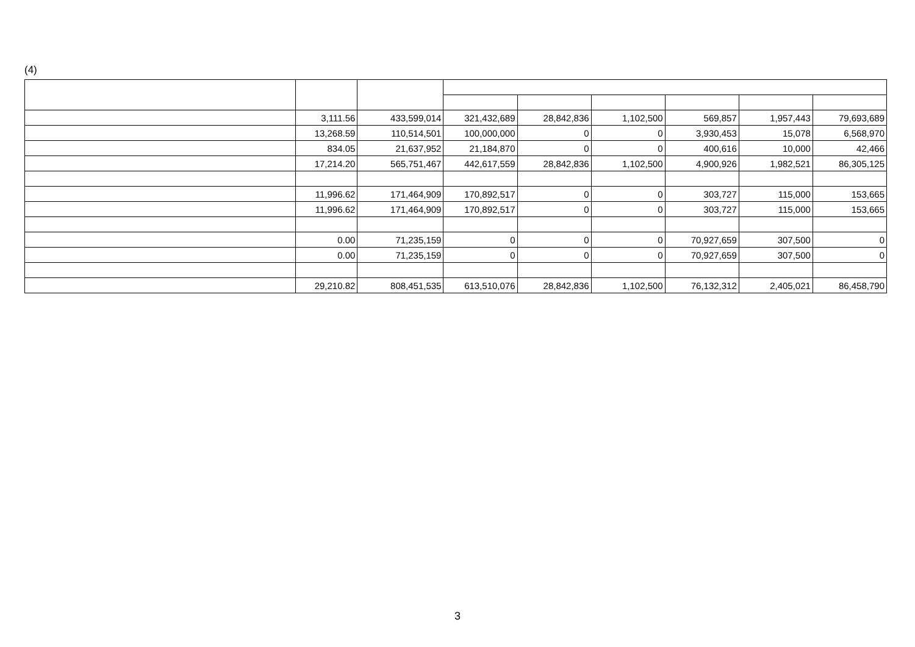(4)
| | 3,111.56 | 433,599,014 | 321,432,689 | 28,842,836 | 1,102,500 | 569,857 | 1,957,443 | 79,693,689 |
| | 13,268.59 | 110,514,501 | 100,000,000 | 0 | 0 | 3,930,453 | 15,078 | 6,568,970 |
| | 834.05 | 21,637,952 | 21,184,870 | 0 | 0 | 400,616 | 10,000 | 42,466 |
| | 17,214.20 | 565,751,467 | 442,617,559 | 28,842,836 | 1,102,500 | 4,900,926 | 1,982,521 | 86,305,125 |
| | 11,996.62 | 171,464,909 | 170,892,517 | 0 | 0 | 303,727 | 115,000 | 153,665 |
| | 11,996.62 | 171,464,909 | 170,892,517 | 0 | 0 | 303,727 | 115,000 | 153,665 |
| | 0.00 | 71,235,159 | 0 | 0 | 0 | 70,927,659 | 307,500 | 0 |
| | 0.00 | 71,235,159 | 0 | 0 | 0 | 70,927,659 | 307,500 | 0 |
| | 29,210.82 | 808,451,535 | 613,510,076 | 28,842,836 | 1,102,500 | 76,132,312 | 2,405,021 | 86,458,790 |
3